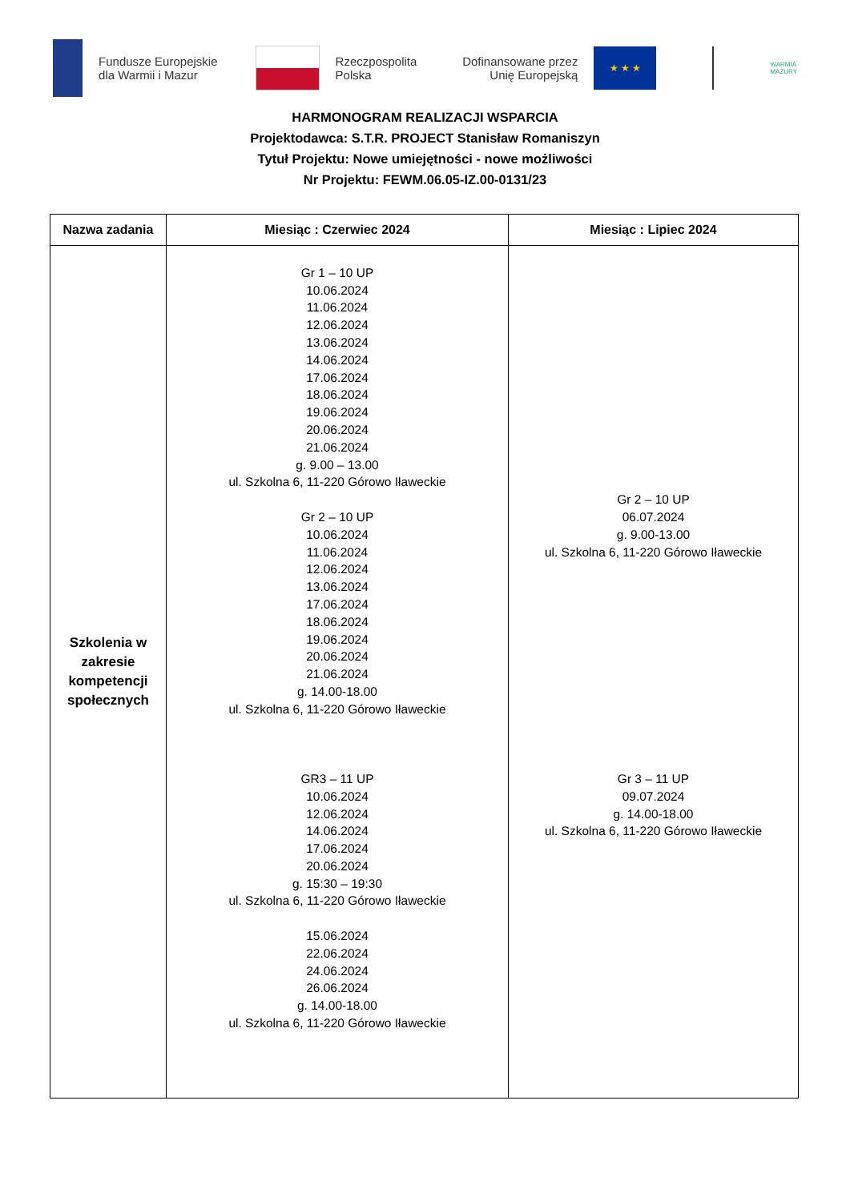Fundusze Europejskie
dla Warmii i Mazur
Rzeczpospolita
Polska
Dofinansowane przez
Unię Europejską
★ ★ ★
WARMIA
MAZURY
HARMONOGRAM REALIZACJI WSPARCIA
Projektodawca: S.T.R. PROJECT Stanisław Romaniszyn
Tytuł Projektu: Nowe umiejętności - nowe możliwości
Nr Projektu: FEWM.06.05-IZ.00-0131/23
| Nazwa zadania | Miesiąc : Czerwiec 2024 | Miesiąc : Lipiec 2024 |
| --- | --- | --- |
| Szkolenia w zakresie kompetencji społecznych | Gr 1 – 10 UP 10.06.2024 11.06.2024 12.06.2024 13.06.2024 14.06.2024 17.06.2024 18.06.2024 19.06.2024 20.06.2024 21.06.2024 g. 9.00 – 13.00 ul. Szkolna 6, 11-220 Górowo Iławeckie Gr 2 – 10 UP 10.06.2024 11.06.2024 12.06.2024 13.06.2024 17.06.2024 18.06.2024 19.06.2024 20.06.2024 21.06.2024 g. 14.00-18.00 ul. Szkolna 6, 11-220 Górowo Iławeckie GR3 – 11 UP 10.06.2024 12.06.2024 14.06.2024 17.06.2024 20.06.2024 g. 15:30 – 19:30 ul. Szkolna 6, 11-220 Górowo Iławeckie 15.06.2024 22.06.2024 24.06.2024 26.06.2024 g. 14.00-18.00 ul. Szkolna 6, 11-220 Górowo Iławeckie | Gr 2 – 10 UP 06.07.2024 g. 9.00-13.00 ul. Szkolna 6, 11-220 Górowo Iławeckie Gr 3 – 11 UP 09.07.2024 g. 14.00-18.00 ul. Szkolna 6, 11-220 Górowo Iławeckie |